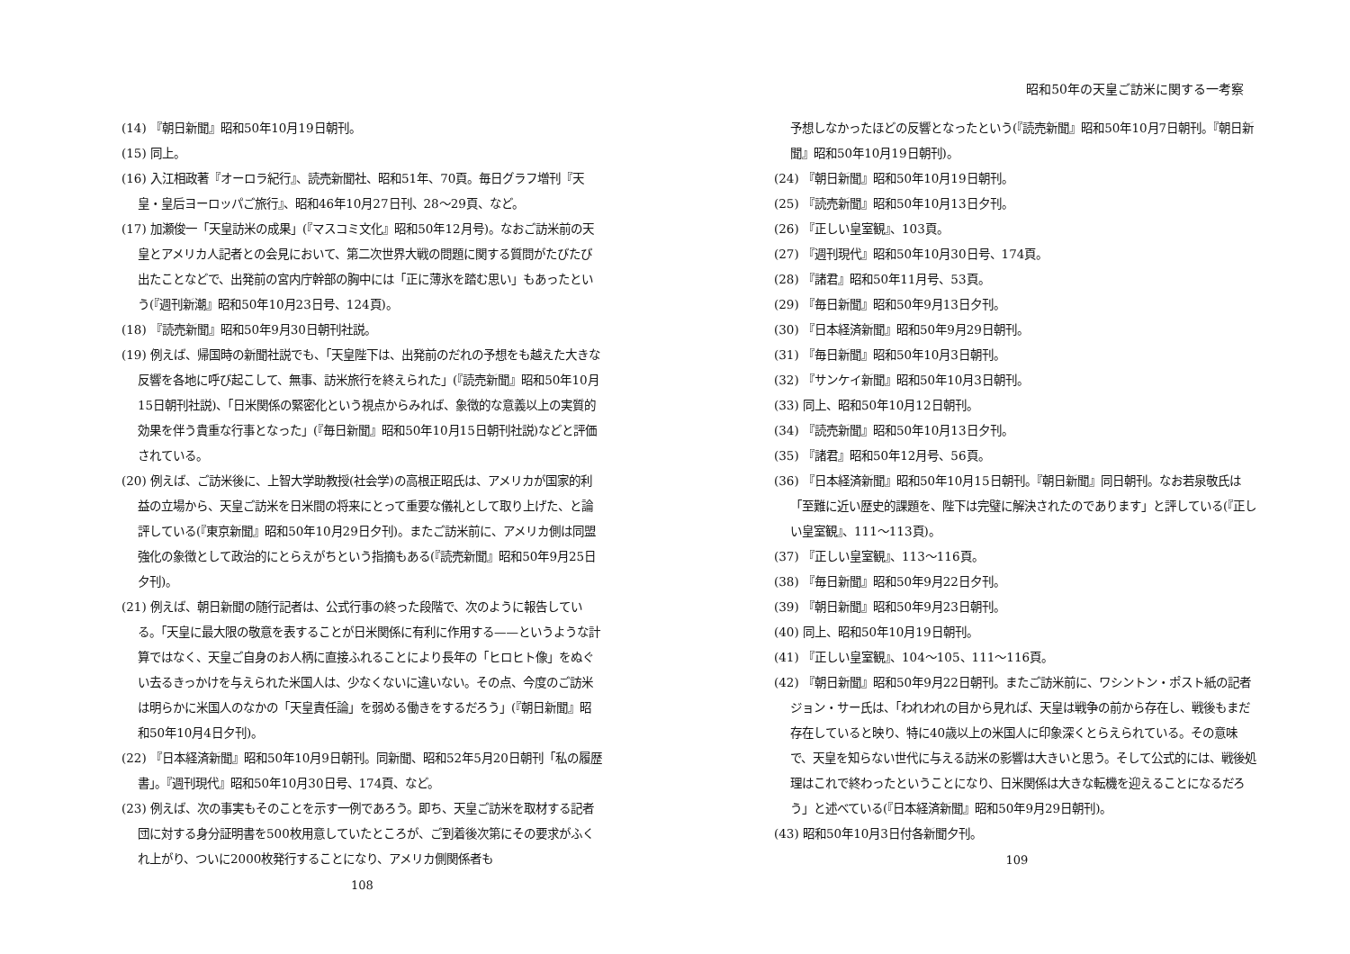(14) 『朝日新聞』昭和50年10月19日朝刊。
(15) 同上。
(16) 入江相政著『オーロラ紀行』、読売新聞社、昭和51年、70頁。毎日グラフ増刊『天皇・皇后ヨーロッパご旅行』、昭和46年10月27日刊、28〜29頁、など。
(17) 加瀬俊一「天皇訪米の成果」(『マスコミ文化』昭和50年12月号)。なおご訪米前の天皇とアメリカ人記者との会見において、第二次世界大戦の問題に関する質問がたびたび出たことなどで、出発前の宮内庁幹部の胸中には「正に薄氷を踏む思い」もあったという(『週刊新潮』昭和50年10月23日号、124頁)。
(18) 『読売新聞』昭和50年9月30日朝刊社説。
(19) 例えば、帰国時の新聞社説でも、「天皇陛下は、出発前のだれの予想をも越えた大きな反響を各地に呼び起こして、無事、訪米旅行を終えられた」(『読売新聞』昭和50年10月15日朝刊社説)、「日米関係の緊密化という視点からみれば、象徴的な意義以上の実質的効果を伴う貴重な行事となった」(『毎日新聞』昭和50年10月15日朝刊社説)などと評価されている。
(20) 例えば、ご訪米後に、上智大学助教授(社会学)の高根正昭氏は、アメリカが国家的利益の立場から、天皇ご訪米を日米間の将来にとって重要な儀礼として取り上げた、と論評している(『東京新聞』昭和50年10月29日夕刊)。またご訪米前に、アメリカ側は同盟強化の象徴として政治的にとらえがちという指摘もある(『読売新聞』昭和50年9月25日夕刊)。
(21) 例えば、朝日新聞の随行記者は、公式行事の終った段階で、次のように報告している。「天皇に最大限の敬意を表することが日米関係に有利に作用する——というような計算ではなく、天皇ご自身のお人柄に直接ふれることにより長年の「ヒロヒト像」をぬぐい去るきっかけを与えられた米国人は、少なくないに違いない。その点、今度のご訪米は明らかに米国人のなかの「天皇責任論」を弱める働きをするだろう」(『朝日新聞』昭和50年10月4日夕刊)。
(22) 『日本経済新聞』昭和50年10月9日朝刊。同新聞、昭和52年5月20日朝刊「私の履歴書」。『週刊現代』昭和50年10月30日号、174頁、など。
(23) 例えば、次の事実もそのことを示す一例であろう。即ち、天皇ご訪米を取材する記者団に対する身分証明書を500枚用意していたところが、ご到着後次第にその要求がふくれ上がり、ついに2000枚発行することになり、アメリカ側関係者も
108
昭和50年の天皇ご訪米に関する一考察
予想しなかったほどの反響となったという(『読売新聞』昭和50年10月7日朝刊。『朝日新聞』昭和50年10月19日朝刊)。
(24) 『朝日新聞』昭和50年10月19日朝刊。
(25) 『読売新聞』昭和50年10月13日夕刊。
(26) 『正しい皇室観』、103頁。
(27) 『週刊現代』昭和50年10月30日号、174頁。
(28) 『諸君』昭和50年11月号、53頁。
(29) 『毎日新聞』昭和50年9月13日夕刊。
(30) 『日本経済新聞』昭和50年9月29日朝刊。
(31) 『毎日新聞』昭和50年10月3日朝刊。
(32) 『サンケイ新聞』昭和50年10月3日朝刊。
(33) 同上、昭和50年10月12日朝刊。
(34) 『読売新聞』昭和50年10月13日夕刊。
(35) 『諸君』昭和50年12月号、56頁。
(36) 『日本経済新聞』昭和50年10月15日朝刊。『朝日新聞』同日朝刊。なお若泉敬氏は「至難に近い歴史的課題を、陛下は完璧に解決されたのであります」と評している(『正しい皇室観』、111〜113頁)。
(37) 『正しい皇室観』、113〜116頁。
(38) 『毎日新聞』昭和50年9月22日夕刊。
(39) 『朝日新聞』昭和50年9月23日朝刊。
(40) 同上、昭和50年10月19日朝刊。
(41) 『正しい皇室観』、104〜105、111〜116頁。
(42) 『朝日新聞』昭和50年9月22日朝刊。またご訪米前に、ワシントン・ポスト紙の記者ジョン・サー氏は、「われわれの目から見れば、天皇は戦争の前から存在し、戦後もまだ存在していると映り、特に40歳以上の米国人に印象深くとらえられている。その意味で、天皇を知らない世代に与える訪米の影響は大きいと思う。そして公式的には、戦後処理はこれで終わったということになり、日米関係は大きな転機を迎えることになるだろう」と述べている(『日本経済新聞』昭和50年9月29日朝刊)。
(43) 昭和50年10月3日付各新聞夕刊。
109